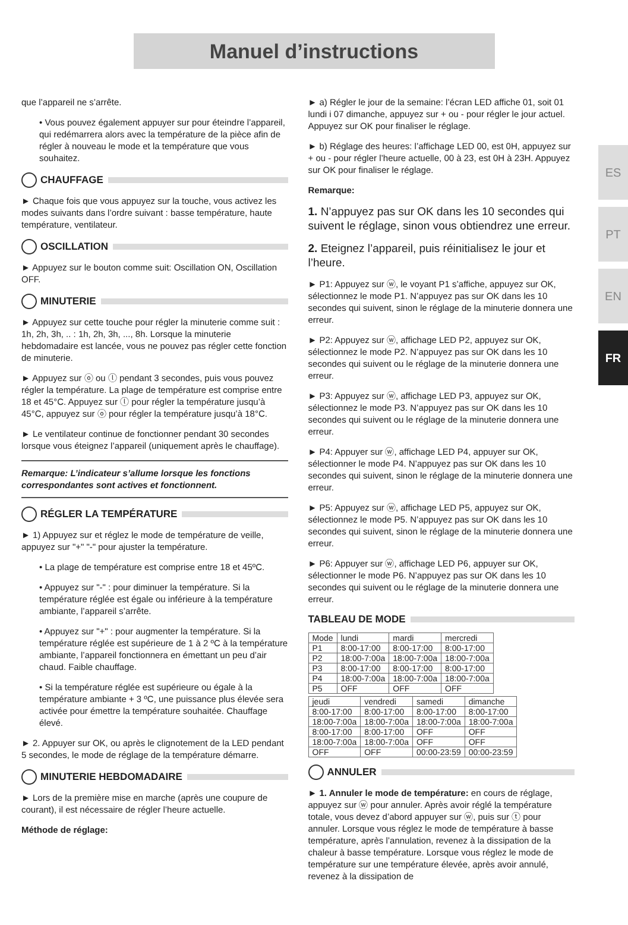Manuel d’instructions
ES
PT
EN
FR
que l’appareil ne s’arrête.
• Vous pouvez également appuyer sur pour éteindre l’appareil, qui redémarrera alors avec la température de la pièce afin de régler à nouveau le mode et la température que vous souhaitez.
CHAUFFAGE
► Chaque fois que vous appuyez sur la touche, vous activez les modes suivants dans l’ordre suivant : basse température, haute température, ventilateur.
OSCILLATION
► Appuyez sur le bouton comme suit: Oscillation ON, Oscillation OFF.
MINUTERIE
► Appuyez sur cette touche pour régler la minuterie comme suit : 1h, 2h, 3h, .. : 1h, 2h, 3h, ..., 8h. Lorsque la minuterie hebdomadaire est lancée, vous ne pouvez pas régler cette fonction de minuterie.
► Appuyez sur ⓞ ou ⓛ pendant 3 secondes, puis vous pouvez régler la température. La plage de température est comprise entre 18 et 45°C. Appuyez sur ⓛ pour régler la température jusqu’à 45°C, appuyez sur ⓞ pour régler la température jusqu’à 18°C.
► Le ventilateur continue de fonctionner pendant 30 secondes lorsque vous éteignez l’appareil (uniquement après le chauffage).
Remarque: L’indicateur s’allume lorsque les fonctions correspondantes sont actives et fonctionnent.
RÉGLER LA TEMPÉRATURE
► 1) Appuyez sur et réglez le mode de température de veille, appuyez sur "+" "-" pour ajuster la température.
• La plage de température est comprise entre 18 et 45ºC.
• Appuyez sur "-" : pour diminuer la température. Si la température réglée est égale ou inférieure à la température ambiante, l’appareil s’arrête.
• Appuyez sur "+" : pour augmenter la température. Si la température réglée est supérieure de 1 à 2 ºC à la température ambiante, l’appareil fonctionnera en émettant un peu d’air chaud. Faible chauffage.
• Si la température réglée est supérieure ou égale à la température ambiante + 3 ºC, une puissance plus élevée sera activée pour émettre la température souhaitée. Chauffage élevé.
► 2. Appuyer sur OK, ou après le clignotement de la LED pendant 5 secondes, le mode de réglage de la température démarre.
MINUTERIE HEBDOMADAIRE
► Lors de la première mise en marche (après une coupure de courant), il est nécessaire de régler l’heure actuelle.
Méthode de réglage:
► a) Régler le jour de la semaine: l’écran LED affiche 01, soit 01 lundi i 07 dimanche, appuyez sur + ou - pour régler le jour actuel. Appuyez sur OK pour finaliser le réglage.
► b) Réglage des heures: l’affichage LED 00, est 0H, appuyez sur + ou - pour régler l’heure actuelle, 00 à 23, est 0H à 23H. Appuyez sur OK pour finaliser le réglage.
Remarque:
1. N’appuyez pas sur OK dans les 10 secondes qui suivent le réglage, sinon vous obtiendrez une erreur.
2. Eteignez l’appareil, puis réinitialisez le jour et l’heure.
► P1: Appuyez sur ⓦ, le voyant P1 s’affiche, appuyez sur OK, sélectionnez le mode P1. N’appuyez pas sur OK dans les 10 secondes qui suivent, sinon le réglage de la minuterie donnera une erreur.
► P2: Appuyez sur ⓦ, affichage LED P2, appuyez sur OK, sélectionnez le mode P2. N’appuyez pas sur OK dans les 10 secondes qui suivent ou le réglage de la minuterie donnera une erreur.
► P3: Appuyez sur ⓦ, affichage LED P3, appuyez sur OK, sélectionnez le mode P3. N’appuyez pas sur OK dans les 10 secondes qui suivent ou le réglage de la minuterie donnera une erreur.
► P4: Appuyer sur ⓦ, affichage LED P4, appuyer sur OK, sélectionner le mode P4. N’appuyez pas sur OK dans les 10 secondes qui suivent, sinon le réglage de la minuterie donnera une erreur.
► P5: Appuyez sur ⓦ, affichage LED P5, appuyez sur OK, sélectionnez le mode P5. N’appuyez pas sur OK dans les 10 secondes qui suivent, sinon le réglage de la minuterie donnera une erreur.
► P6: Appuyer sur ⓦ, affichage LED P6, appuyer sur OK, sélectionner le mode P6. N’appuyez pas sur OK dans les 10 secondes qui suivent ou le réglage de la minuterie donnera une erreur.
TABLEAU DE MODE
| Mode | lundi | mardi | mercredi |
| --- | --- | --- | --- |
| P1 | 8:00-17:00 | 8:00-17:00 | 8:00-17:00 |
| P2 | 18:00-7:00a | 18:00-7:00a | 18:00-7:00a |
| P3 | 8:00-17:00 | 8:00-17:00 | 8:00-17:00 |
| P4 | 18:00-7:00a | 18:00-7:00a | 18:00-7:00a |
| P5 | OFF | OFF | OFF |
| jeudi | vendredi | samedi | dimanche |
| --- | --- | --- | --- |
| 8:00-17:00 | 8:00-17:00 | 8:00-17:00 | 8:00-17:00 |
| 18:00-7:00a | 18:00-7:00a | 18:00-7:00a | 18:00-7:00a |
| 8:00-17:00 | 8:00-17:00 | OFF | OFF |
| 18:00-7:00a | 18:00-7:00a | OFF | OFF |
| OFF | OFF | 00:00-23:59 | 00:00-23:59 |
ANNULER
► 1. Annuler le mode de température: en cours de réglage, appuyez sur ⓦ pour annuler. Après avoir réglé la température totale, vous devez d’abord appuyer sur ⓦ, puis sur ⓣ pour annuler. Lorsque vous réglez le mode de température à basse température, après l’annulation, revenez à la dissipation de la chaleur à basse température. Lorsque vous réglez le mode de température sur une température élevée, après avoir annulé, revenez à la dissipation de